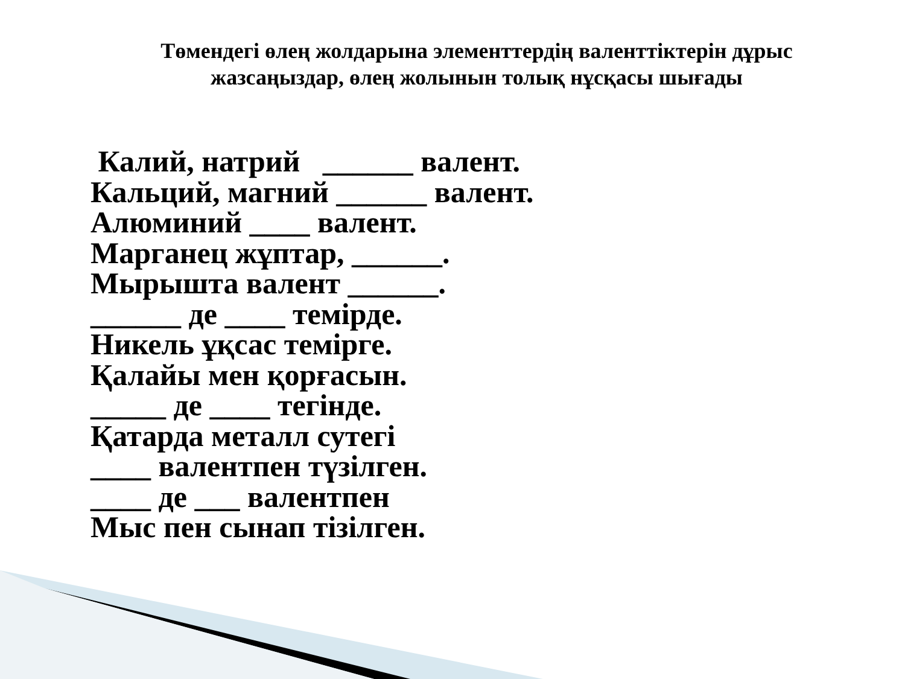Төмендегі өлең жолдарына элементтердің валенттіктерін дұрыс жазсаңыздар, өлең жолынын толық нұсқасы шығады
Калий, натрий ______ валент.
Кальций, магний ______ валент.
Алюминий ____ валент.
Марганец жұптар, ______.
Мырышта валент ______.
______ де ____ темірде.
Никель ұқсас темірге.
Қалайы мен қорғасын.
_____ де ____ тегінде.
Қатарда металл сутегі
____ валентпен түзілген.
____ де ___ валентпен
Мыс пен сынап тізілген.